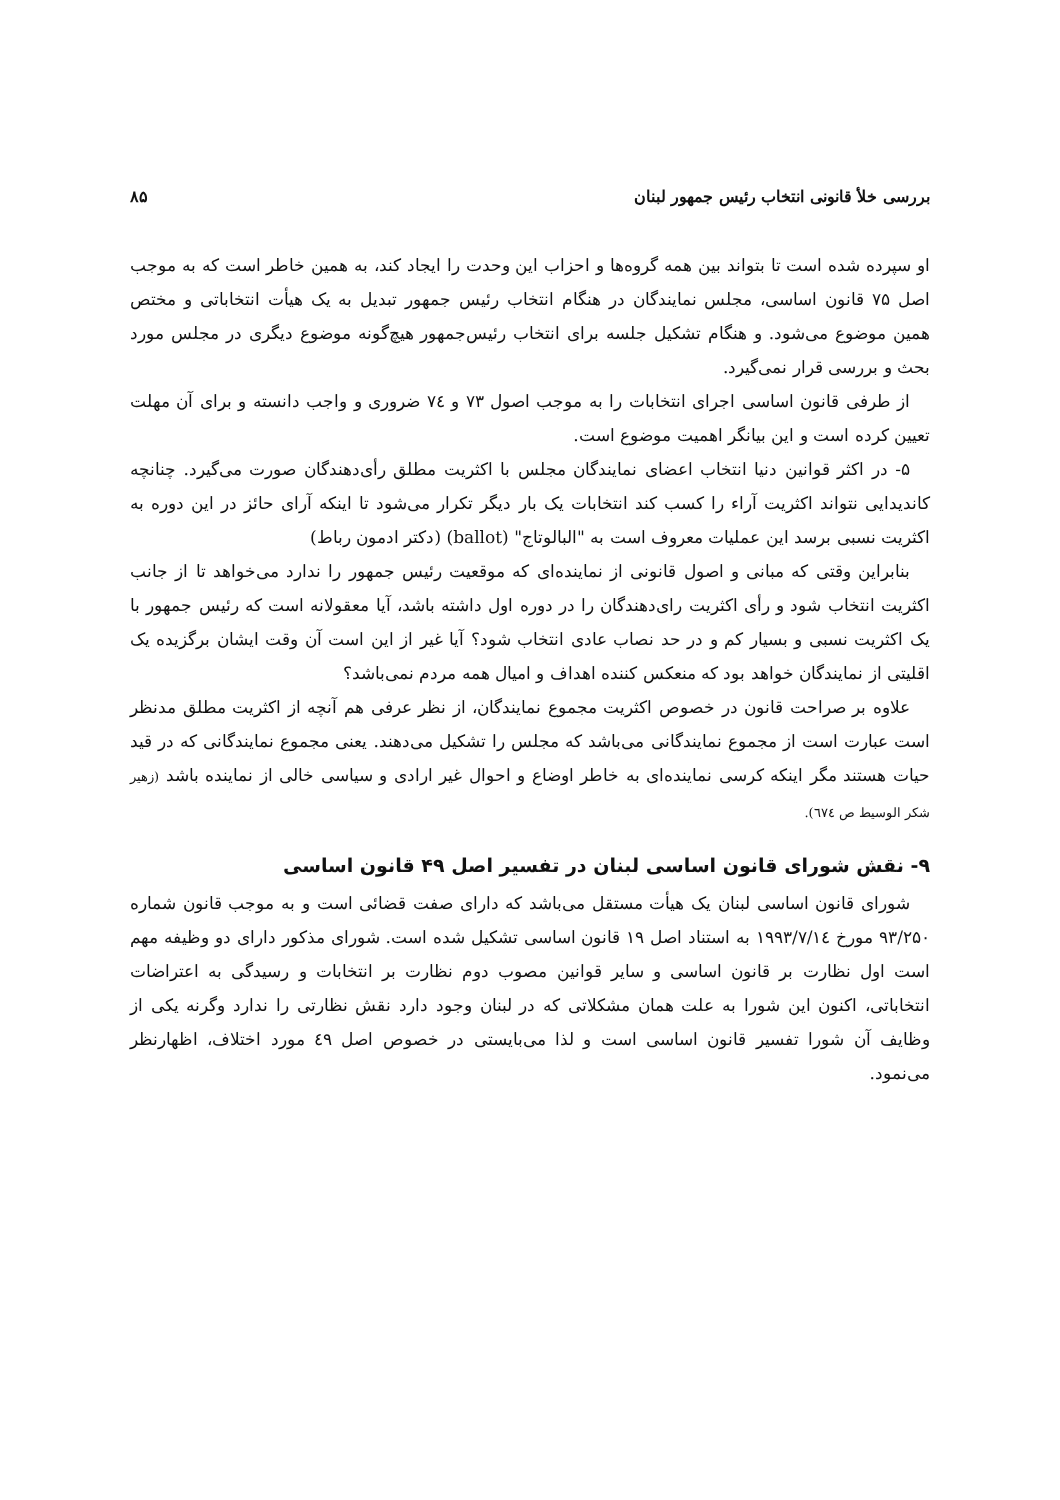بررسی خلأ قانونی انتخاب رئیس جمهور لبنان ۸۵
او سپرده شده است تا بتواند بین همه گروه‌ها و احزاب این وحدت را ایجاد کند، به همین خاطر است که به موجب اصل ۷۵ قانون اساسی، مجلس نمایندگان در هنگام انتخاب رئیس جمهور تبدیل به یک هیأت انتخاباتی و مختص همین موضوع می‌شود. و هنگام تشکیل جلسه برای انتخاب رئیس‌جمهور هیچ‌گونه موضوع دیگری در مجلس مورد بحث و بررسی قرار نمی‌گیرد.
از طرفی قانون اساسی اجرای انتخابات را به موجب اصول ۷۳ و ۷٤ ضروری و واجب دانسته و برای آن مهلت تعیین کرده است و این بیانگر اهمیت موضوع است.
۵- در اکثر قوانین دنیا انتخاب اعضای نمایندگان مجلس با اکثریت مطلق رأی‌دهندگان صورت می‌گیرد. چنانچه کاندیدایی نتواند اکثریت آراء را کسب کند انتخابات یک بار دیگر تکرار می‌شود تا اینکه آرای حائز در این دوره به اکثریت نسبی برسد این عملیات معروف است به "البالوتاج" (ballot) (دکتر ادمون رباط)
بنابراین وقتی که مبانی و اصول قانونی از نماینده‌ای که موقعیت رئیس جمهور را ندارد می‌خواهد تا از جانب اکثریت انتخاب شود و رأی اکثریت رای‌دهندگان را در دوره اول داشته باشد، آیا معقولانه است که رئیس جمهور با یک اکثریت نسبی و بسیار کم و در حد نصاب عادی انتخاب شود؟ آیا غیر از این است آن وقت ایشان برگزیده یک اقلیتی از نمایندگان خواهد بود که منعکس کننده اهداف و امیال همه مردم نمی‌باشد؟
علاوه بر صراحت قانون در خصوص اکثریت مجموع نمایندگان، از نظر عرفی هم آنچه از اکثریت مطلق مدنظر است عبارت است از مجموع نمایندگانی می‌باشد که مجلس را تشکیل می‌دهند. یعنی مجموع نمایندگانی که در قید حیات هستند مگر اینکه کرسی نماینده‌ای به خاطر اوضاع و احوال غیر ارادی و سیاسی خالی از نماینده باشد (زهیر شکر الوسیط ص ٦٧٤).
۹- نقش شورای قانون اساسی لبنان در تفسیر اصل ۴۹ قانون اساسی
شورای قانون اساسی لبنان یک هیأت مستقل می‌باشد که دارای صفت قضائی است و به موجب قانون شماره ۹۳/۲۵۰ مورخ ۱۹۹۳/۷/۱٤ به استناد اصل ۱۹ قانون اساسی تشکیل شده است. شورای مذکور دارای دو وظیفه مهم است اول نظارت بر قانون اساسی و سایر قوانین مصوب دوم نظارت بر انتخابات و رسیدگی به اعتراضات انتخاباتی، اکنون این شورا به علت همان مشکلاتی که در لبنان وجود دارد نقش نظارتی را ندارد وگرنه یکی از وظایف آن شورا تفسیر قانون اساسی است و لذا می‌بایستی در خصوص اصل ٤٩ مورد اختلاف، اظهارنظر می‌نمود.